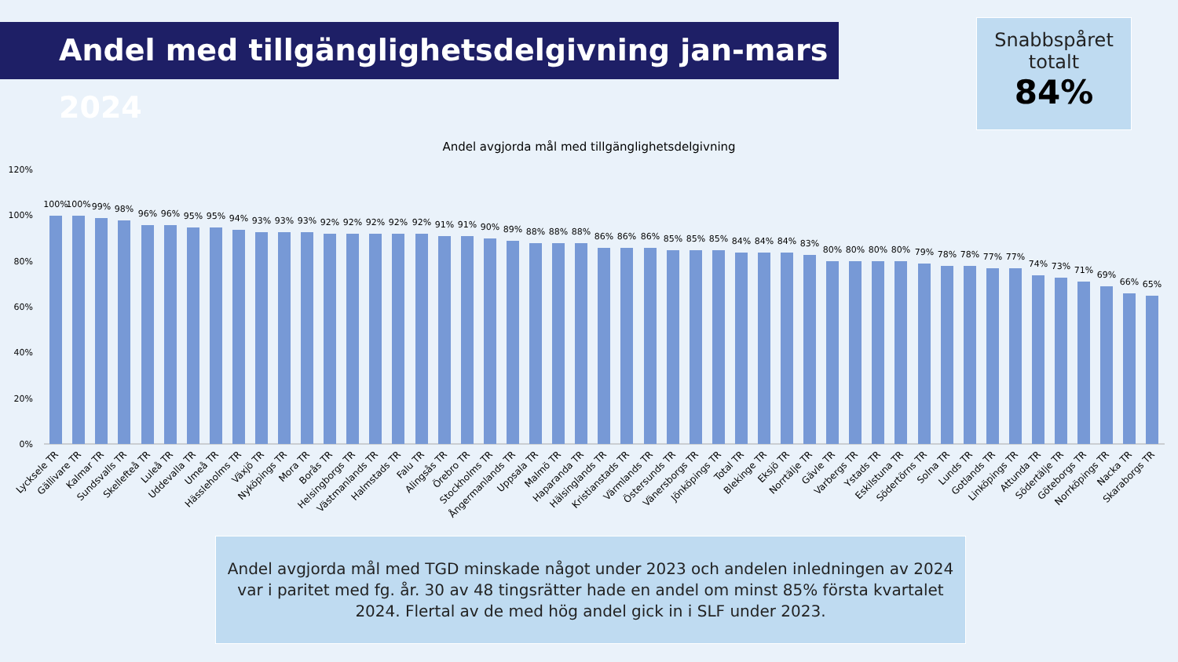Andel med tillgänglighetsdelgivning jan-mars 2024
Snabbspåret
totalt
84%
Andel avgjorda mål med tillgänglighetsdelgivning
120%
100%
80%
60%
40%
20%
0%
100%
100%
99%
98%
96%
96%
95%
95%
94%
93%
93%
93%
92%
92%
92%
92%
92%
91%
91%
90%
89%
88%
88%
88%
86%
86%
86%
85%
85%
85%
84%
84%
84%
83%
80%
80%
80%
80%
79%
78%
78%
77%
77%
74%
73%
71%
69%
66%
65%
Lycksele TR
Gällivare TR
Kalmar TR
Sundsvalls TR
Skellefteå TR
Luleå TR
Uddevalla TR
Umeå TR
Hässleholms TR
Växjö TR
Nyköpings TR
Mora TR
Borås TR
Helsingborgs TR
Västmanlands TR
Halmstads TR
Falu TR
Alingsås TR
Örebro TR
Stockholms TR
Ångermanlands TR
Uppsala TR
Malmö TR
Haparanda TR
Hälsinglands TR
Kristianstads TR
Värmlands TR
Östersunds TR
Vänersborgs TR
Jönköpings TR
Total TR
Blekinge TR
Eksjö TR
Norrtälje TR
Gävle TR
Varbergs TR
Ystads TR
Eskilstuna TR
Södertörns TR
Solna TR
Lunds TR
Gotlands TR
Linköpings TR
Attunda TR
Södertälje TR
Göteborgs TR
Norrköpings TR
Nacka TR
Skaraborgs TR
Andel avgjorda mål med TGD minskade något under 2023 och andelen inledningen av 2024 var i paritet med fg. år. 30 av 48 tingsrätter hade en andel om minst 85% första kvartalet 2024. Flertal av de med hög andel gick in i SLF under 2023.